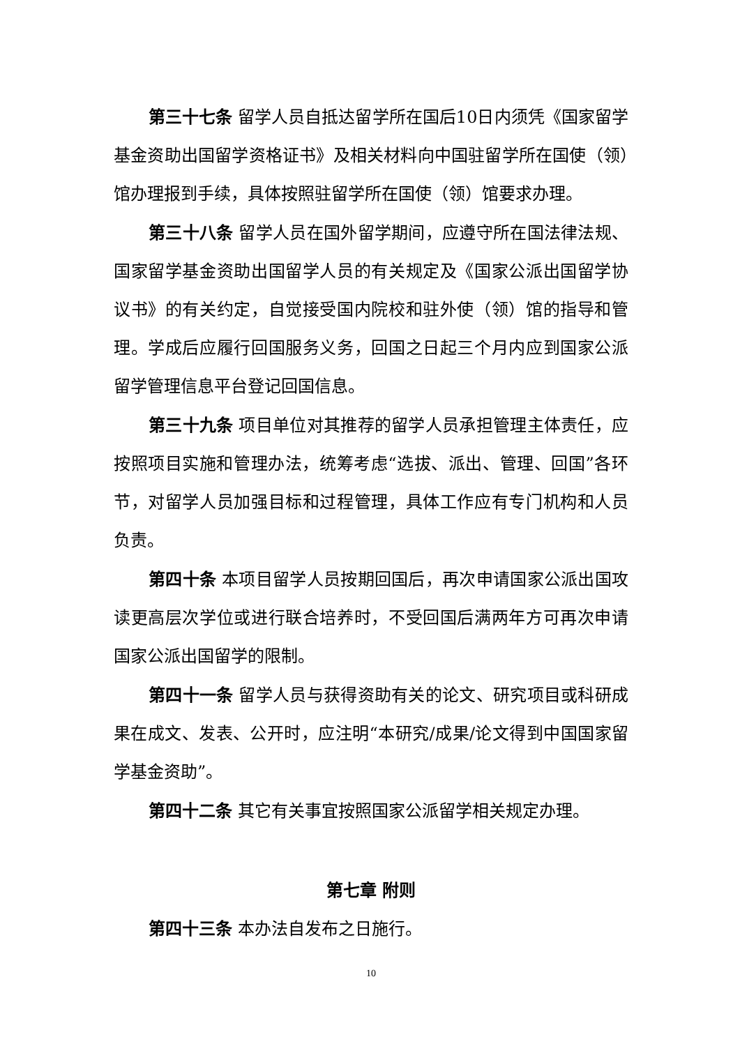第三十七条 留学人员自抵达留学所在国后10日内须凭《国家留学基金资助出国留学资格证书》及相关材料向中国驻留学所在国使（领）馆办理报到手续，具体按照驻留学所在国使（领）馆要求办理。
第三十八条 留学人员在国外留学期间，应遵守所在国法律法规、国家留学基金资助出国留学人员的有关规定及《国家公派出国留学协议书》的有关约定，自觉接受国内院校和驻外使（领）馆的指导和管理。学成后应履行回国服务义务，回国之日起三个月内应到国家公派留学管理信息平台登记回国信息。
第三十九条 项目单位对其推荐的留学人员承担管理主体责任，应按照项目实施和管理办法，统筹考虑“选拔、派出、管理、回国”各环节，对留学人员加强目标和过程管理，具体工作应有专门机构和人员负责。
第四十条 本项目留学人员按期回国后，再次申请国家公派出国攻读更高层次学位或进行联合培养时，不受回国后满两年方可再次申请国家公派出国留学的限制。
第四十一条 留学人员与获得资助有关的论文、研究项目或科研成果在成文、发表、公开时，应注明“本研究/成果/论文得到中国国家留学基金资助”。
第四十二条 其它有关事宜按照国家公派留学相关规定办理。
第七章 附则
第四十三条 本办法自发布之日施行。
10